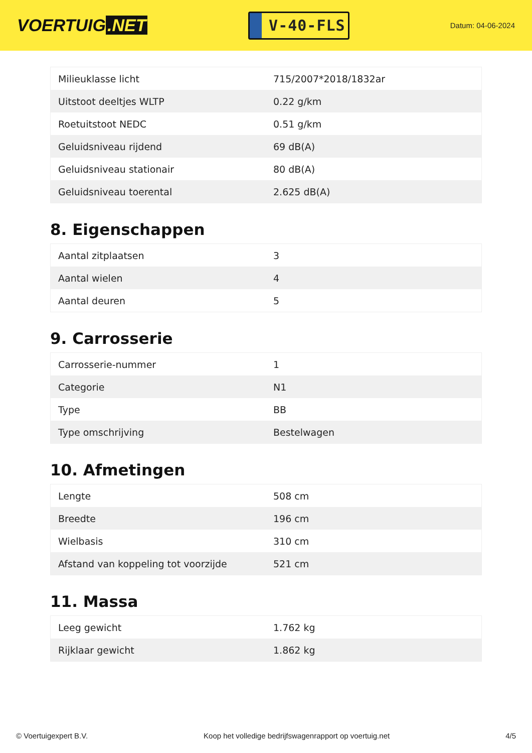VOERTUIG.NET
V-40-FLS
Datum: 04-06-2024
| Milieuklasse licht | 715/2007*2018/1832ar |
| Uitstoot deeltjes WLTP | 0.22 g/km |
| Roetuitstoot NEDC | 0.51 g/km |
| Geluidsniveau rijdend | 69 dB(A) |
| Geluidsniveau stationair | 80 dB(A) |
| Geluidsniveau toerental | 2.625 dB(A) |
8. Eigenschappen
| Aantal zitplaatsen | 3 |
| Aantal wielen | 4 |
| Aantal deuren | 5 |
9. Carrosserie
| Carrosserie-nummer | 1 |
| Categorie | N1 |
| Type | BB |
| Type omschrijving | Bestelwagen |
10. Afmetingen
| Lengte | 508 cm |
| Breedte | 196 cm |
| Wielbasis | 310 cm |
| Afstand van koppeling tot voorzijde | 521 cm |
11. Massa
| Leeg gewicht | 1.762 kg |
| Rijklaar gewicht | 1.862 kg |
© Voertuigexpert B.V. Koop het volledige bedrijfswagenrapport op voertuig.net 4/5